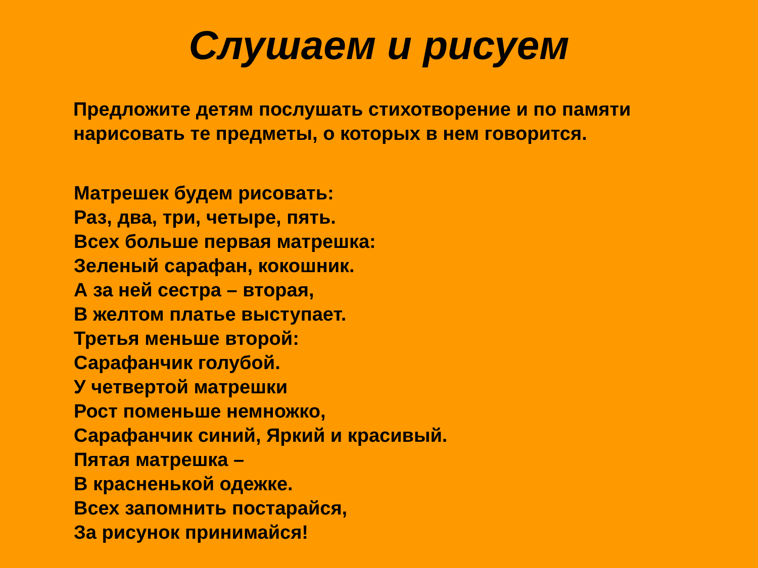Слушаем и рисуем
Предложите детям послушать стихотворение и по памяти нарисовать те предметы, о которых в нем говорится.
Матрешек будем рисовать:
Раз, два, три, четыре, пять.
Всех больше первая матрешка:
Зеленый сарафан, кокошник.
А за ней сестра – вторая,
В желтом платье выступает.
Третья меньше второй:
Сарафанчик голубой.
У четвертой матрешки
Рост поменьше немножко,
Сарафанчик синий, Яркий и красивый.
Пятая матрешка –
В красненькой одежке.
Всех запомнить постарайся,
За рисунок принимайся!